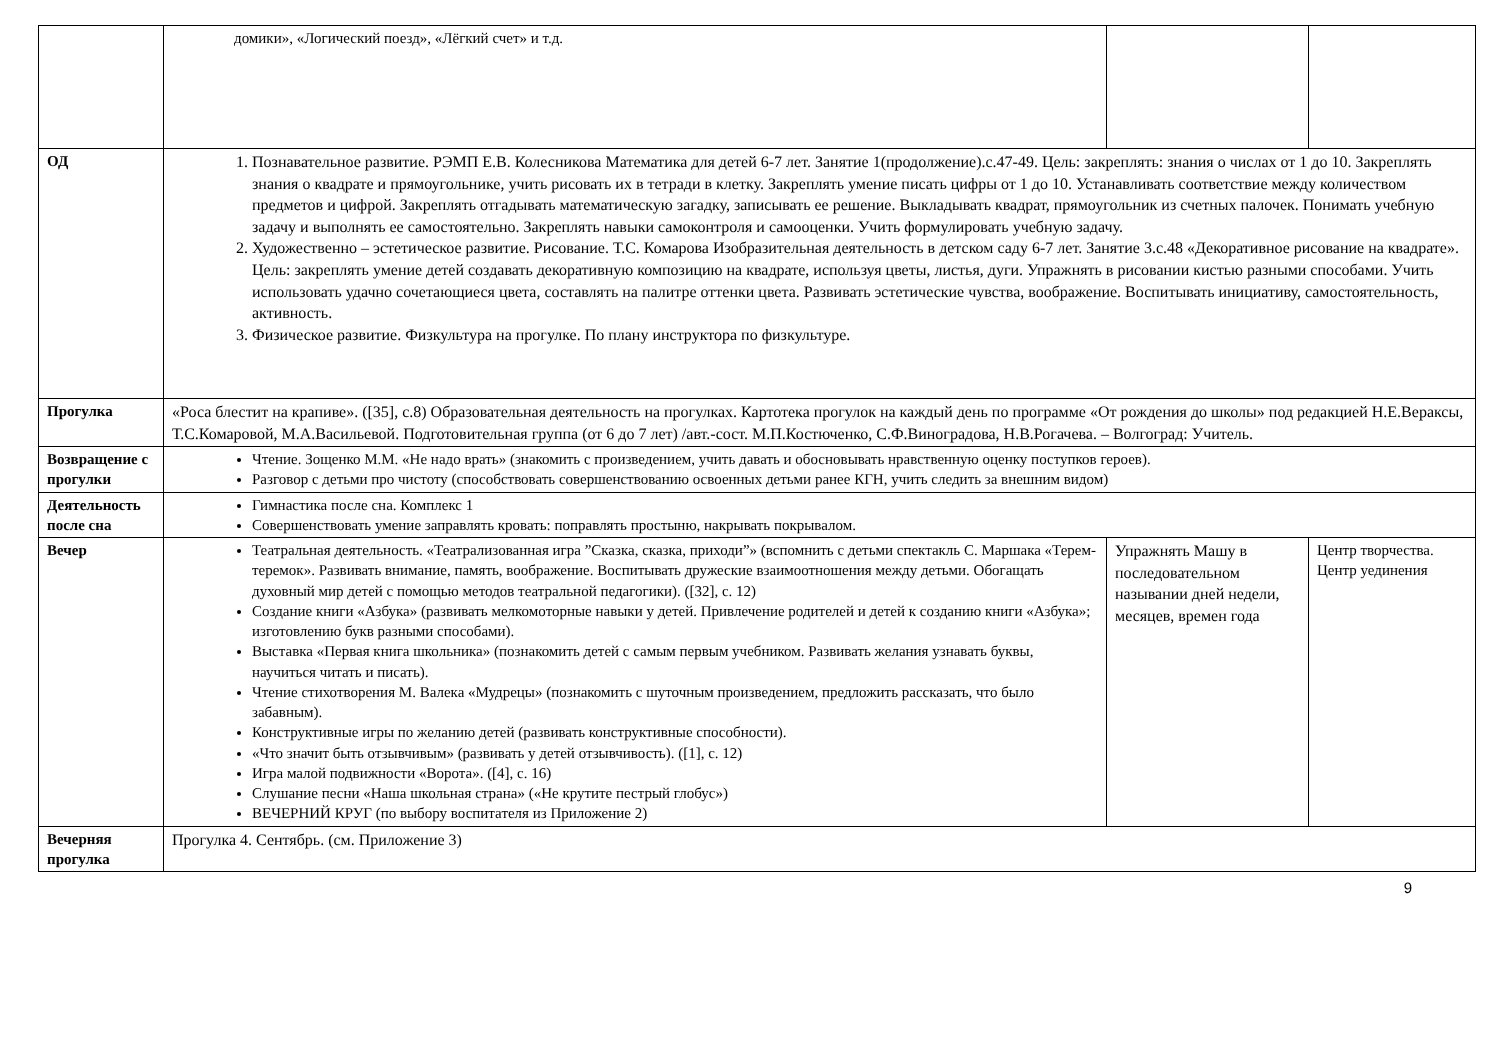| | домики», «Логический поезд», «Лёгкий счет» и т.д. | | |
| ОД | 1. Познавательное развитие. РЭМП Е.В. Колесникова Математика для детей 6-7 лет. Занятие 1(продолжение).с.47-49. Цель: закреплять: знания о числах от 1 до 10. Закреплять знания о квадрате и прямоугольнике, учить рисовать их в тетради в клетку. Закреплять умение писать цифры от 1 до 10. Устанавливать соответствие между количеством предметов и цифрой. Закреплять отгадывать математическую загадку, записывать ее решение. Выкладывать квадрат, прямоугольник из счетных палочек. Понимать учебную задачу и выполнять ее самостоятельно. Закреплять навыки самоконтроля и самооценки. Учить формулировать учебную задачу. 2. Художественно – эстетическое развитие. Рисование. Т.С. Комарова Изобразительная деятельность в детском саду 6-7 лет. Занятие 3.с.48 «Декоративное рисование на квадрате». Цель: закреплять умение детей создавать декоративную композицию на квадрате, используя цветы, листья, дуги. Упражнять в рисовании кистью разными способами. Учить использовать удачно сочетающиеся цвета, составлять на палитре оттенки цвета. Развивать эстетические чувства, воображение. Воспитывать инициативу, самостоятельность, активность. 3. Физическое развитие. Физкультура на прогулке. По плану инструктора по физкультуре. | | |
| Прогулка | «Роса блестит на крапиве». ([35], с.8) Образовательная деятельность на прогулках. Картотека прогулок на каждый день по программе «От рождения до школы» под редакцией Н.Е.Вераксы, Т.С.Комаровой, М.А.Васильевой. Подготовительная группа (от 6 до 7 лет) /авт.-сост. М.П.Костюченко, С.Ф.Виноградова, Н.В.Рогачева. – Волгоград: Учитель. | | |
| Возвращение с прогулки | Чтение. Зощенко М.М. «Не надо врать» (знакомить с произведением, учить давать и обосновывать нравственную оценку поступков героев). Разговор с детьми про чистоту (способствовать совершенствованию освоенных детьми ранее КГН, учить следить за внешним видом) | | |
| Деятельность после сна | Гимнастика после сна. Комплекс 1 Совершенствовать умение заправлять кровать: поправлять простыню, накрывать покрывалом. | | |
| Вечер | Театральная деятельность. «Театрализованная игра ”Сказка, сказка, приходи”» (вспомнить с детьми спектакль С. Маршака «Терем-теремок». Развивать внимание, память, воображение. Воспитывать дружеские взаимоотношения между детьми. Обогащать духовный мир детей с помощью методов театральной педагогики). ([32], с. 12) Создание книги «Азбука» (развивать мелкомоторные навыки у детей. Привлечение родителей и детей к созданию книги «Азбука»; изготовлению букв разными способами). Выставка «Первая книга школьника» (познакомить детей с самым первым учебником. Развивать желания узнавать буквы, научиться читать и писать). Чтение стихотворения М. Валека «Мудрецы» (познакомить с шуточным произведением, предложить рассказать, что было забавным). Конструктивные игры по желанию детей (развивать конструктивные способности). «Что значит быть отзывчивым» (развивать у детей отзывчивость). ([1], с. 12) Игра малой подвижности «Ворота». ([4], с. 16) Слушание песни «Наша школьная страна» («Не крутите пестрый глобус») ВЕЧЕРНИЙ КРУГ (по выбору воспитателя из Приложение 2) | Упражнять Машу в последовательном назывании дней недели, месяцев, времен года | Центр творчества. Центр уединения |
| Вечерняя прогулка | Прогулка 4. Сентябрь. (см. Приложение 3) | | |
9